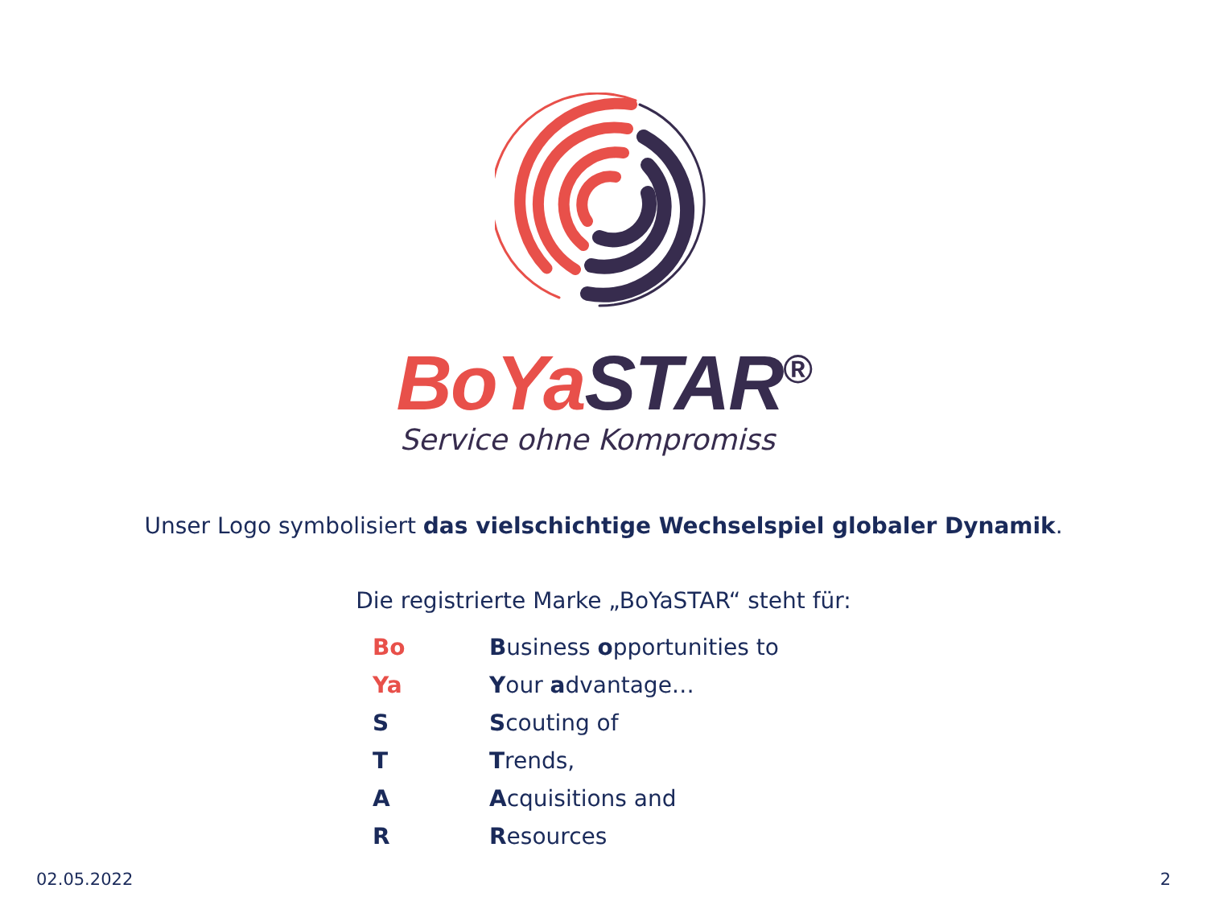BoYa STAR<sup>®</sup>
Service ohne Kompromiss
Unser Logo symbolisiert das vielschichtige Wechselspiel globaler Dynamik.
Die registrierte Marke „BoYaSTAR“ steht für:
| Bo | B usiness o pportunities to |
| Ya | Y our a dvantage… |
| S | S couting of |
| T | T rends, |
| A | A cquisitions and |
| R | R esources |
02.05.2022 2